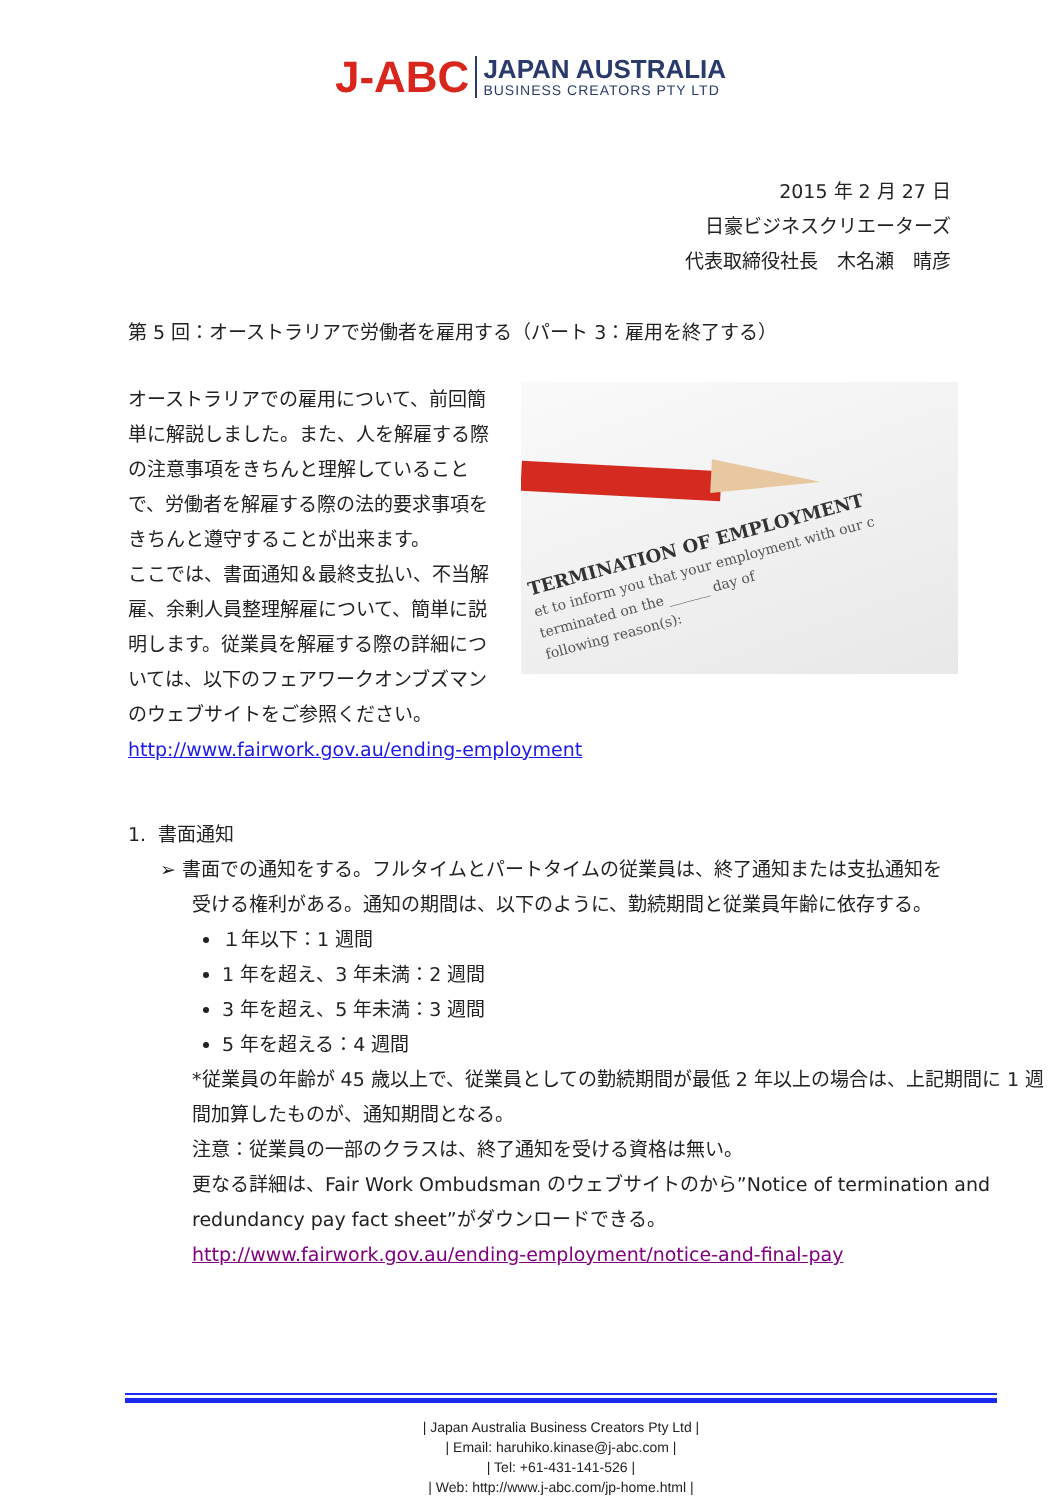J-ABC
JAPAN AUSTRALIA
BUSINESS CREATORS PTY LTD
2015 年 2 月 27 日
日豪ビジネスクリエーターズ
代表取締役社長　木名瀬　晴彦
第 5 回：オーストラリアで労働者を雇用する（パート 3：雇用を終了する）
TERMINATION OF EMPLOYMENT
et to inform you that your employment with our c
terminated on the ______ day of
following reason(s):
オーストラリアでの雇用について、前回簡単に解説しました。また、人を解雇する際の注意事項をきちんと理解していることで、労働者を解雇する際の法的要求事項をきちんと遵守することが出来ます。
ここでは、書面通知＆最終支払い、不当解雇、余剰人員整理解雇について、簡単に説明します。従業員を解雇する際の詳細については、以下のフェアワークオンブズマンのウェブサイトをご参照ください。
http://www.fairwork.gov.au/ending-employment
1. 書面通知
➢ 書面での通知をする。フルタイムとパートタイムの従業員は、終了通知または支払通知を
受ける権利がある。通知の期間は、以下のように、勤続期間と従業員年齢に依存する。
１年以下：1 週間
1 年を超え、3 年未満：2 週間
3 年を超え、5 年未満：3 週間
5 年を超える：4 週間
*従業員の年齢が 45 歳以上で、従業員としての勤続期間が最低 2 年以上の場合は、上記期間に 1 週間加算したものが、通知期間となる。
注意：従業員の一部のクラスは、終了通知を受ける資格は無い。
更なる詳細は、Fair Work Ombudsman のウェブサイトのから”Notice of termination and redundancy pay fact sheet”がダウンロードできる。
http://www.fairwork.gov.au/ending-employment/notice-and-final-pay
| Japan Australia Business Creators Pty Ltd |
| Email: haruhiko.kinase@j-abc.com |
| Tel: +61-431-141-526 |
| Web: http://www.j-abc.com/jp-home.html |